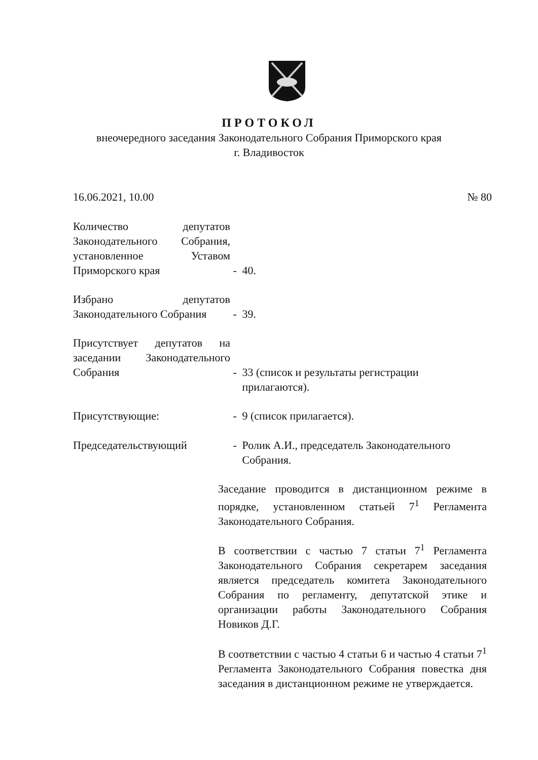ПРОТОКОЛ
внеочередного заседания Законодательного Собрания Приморского края
г. Владивосток
16.06.2021, 10.00 № 80
Количество депутатов Законодательного Собрания, установленное Уставом Приморского края - 40.
Избрано депутатов Законодательного Собрания - 39.
Присутствует депутатов на заседании Законодательного Собрания - 33 (список и результаты регистрации
прилагаются).
Присутствующие: - 9 (список прилагается).
Председательствующий - Ролик А.И., председатель Законодательного
Собрания.
Заседание проводится в дистанционном режиме в порядке, установленном статьей 7<sup>1</sup> Регламента Законодательного Собрания.
В соответствии с частью 7 статьи 7<sup>1</sup> Регламента Законодательного Собрания секретарем заседания является председатель комитета Законодательного Собрания по регламенту, депутатской этике и организации работы Законодательного Собрания Новиков Д.Г.
В соответствии с частью 4 статьи 6 и частью 4 статьи 7<sup>1</sup> Регламента Законодательного Собрания повестка дня заседания в дистанционном режиме не утверждается.